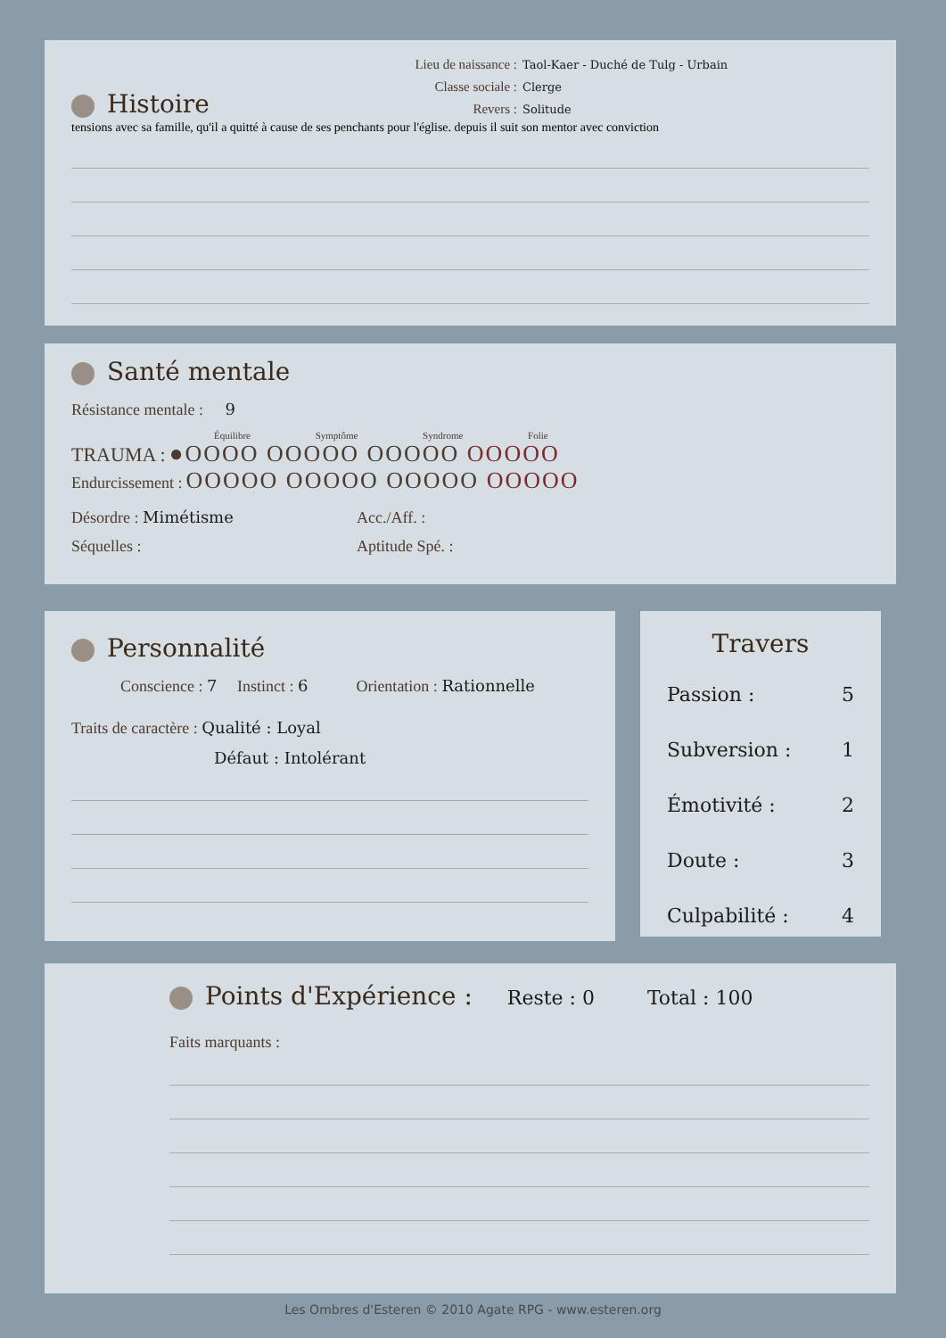Histoire
Lieu de naissance :
Classe sociale :
Revers :
Taol-Kaer - Duché de Tulg - Urbain
Clerge
Solitude
tensions avec sa famille, qu'il a quitté à cause de ses penchants pour l'église. depuis il suit son mentor avec conviction
Santé mentale
Résistance mentale : 9
Équilibre Symptôme Syndrome Folie
TRAUMA : ●OOOO OOOOO OOOOO OOOOO
Endurcissement : OOOOO OOOOO OOOOO OOOOO
Désordre : Mimétisme
Séquelles :
Acc./Aff. :
Aptitude Spé. :
Personnalité
Conscience : 7 Instinct : 6 Orientation : Rationnelle
Traits de caractère : Qualité : Loyal
Défaut : Intolérant
Travers
Passion : 5
Subversion : 1
Émotivité : 2
Doute : 3
Culpabilité : 4
Points d'Expérience : Reste : 0 Total : 100
Faits marquants :
Les Ombres d'Esteren © 2010 Agate RPG - www.esteren.org